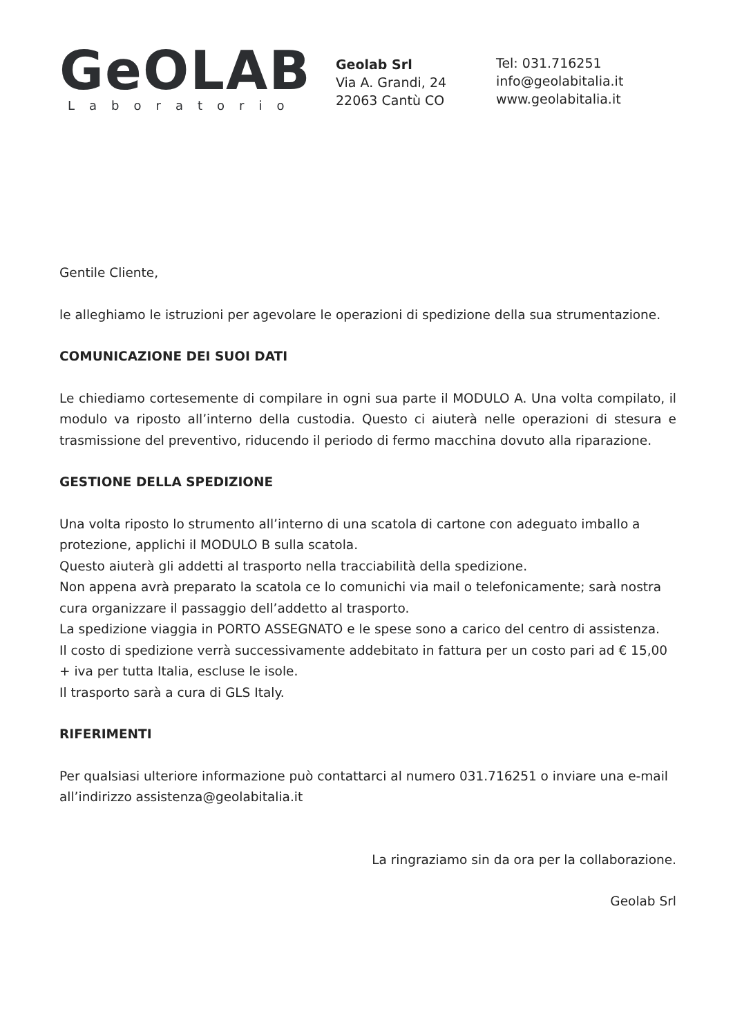GeOLAB
Laboratorio
Geolab Srl
Via A. Grandi, 24
22063 Cantù CO
Tel: 031.716251
info@geolabitalia.it
www.geolabitalia.it
Gentile Cliente,
le alleghiamo le istruzioni per agevolare le operazioni di spedizione della sua strumentazione.
COMUNICAZIONE DEI SUOI DATI
Le chiediamo cortesemente di compilare in ogni sua parte il MODULO A. Una volta compilato, il modulo va riposto all’interno della custodia. Questo ci aiuterà nelle operazioni di stesura e trasmissione del preventivo, riducendo il periodo di fermo macchina dovuto alla riparazione.
GESTIONE DELLA SPEDIZIONE
Una volta riposto lo strumento all’interno di una scatola di cartone con adeguato imballo a protezione, applichi il MODULO B sulla scatola.
Questo aiuterà gli addetti al trasporto nella tracciabilità della spedizione.
Non appena avrà preparato la scatola ce lo comunichi via mail o telefonicamente; sarà nostra cura organizzare il passaggio dell’addetto al trasporto.
La spedizione viaggia in PORTO ASSEGNATO e le spese sono a carico del centro di assistenza.
Il costo di spedizione verrà successivamente addebitato in fattura per un costo pari ad € 15,00 + iva per tutta Italia, escluse le isole.
Il trasporto sarà a cura di GLS Italy.
RIFERIMENTI
Per qualsiasi ulteriore informazione può contattarci al numero 031.716251 o inviare una e-mail all’indirizzo assistenza@geolabitalia.it
La ringraziamo sin da ora per la collaborazione.
Geolab Srl